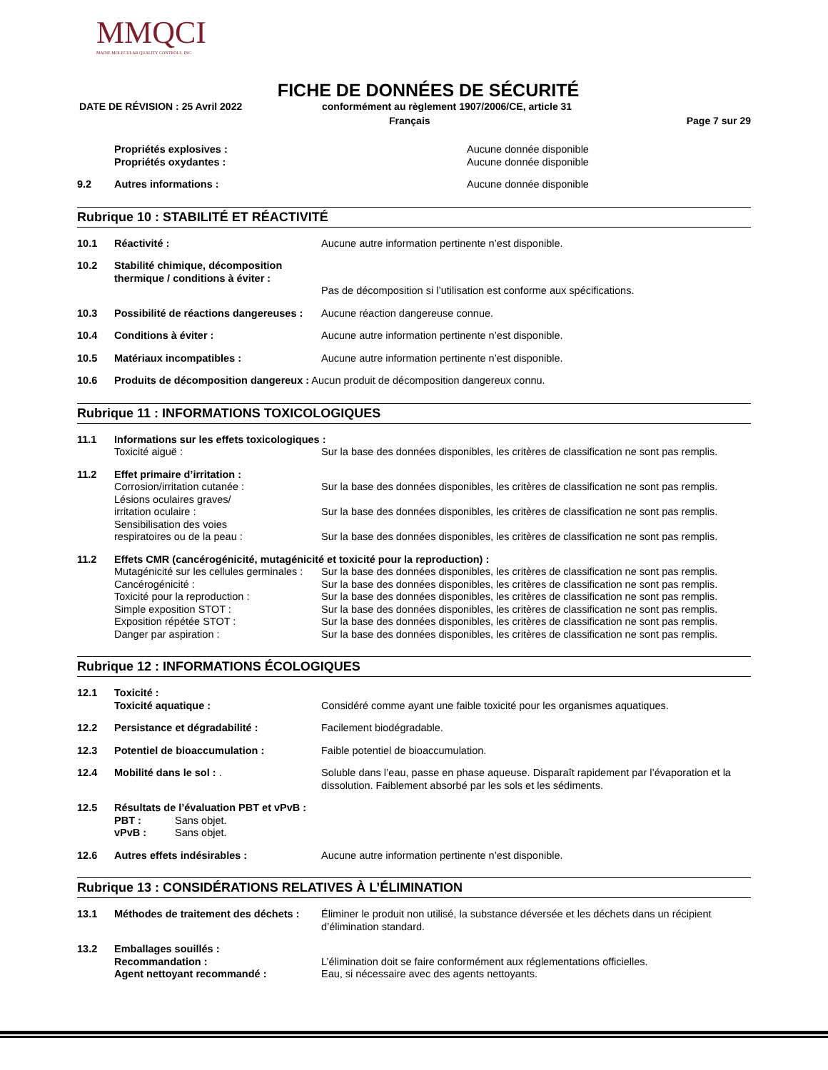MMQCI
MAINE MOLECULAR QUALITY CONTROLS, INC.
FICHE DE DONNÉES DE SÉCURITÉ
DATE DE RÉVISION : 25 Avril 2022 conformément au règlement 1907/2006/CE, article 31
Français Page 7 sur 29
Propriétés explosives :
Propriétés oxydantes :
Aucune donnée disponible
Aucune donnée disponible
9.2 Autres informations : Aucune donnée disponible
Rubrique 10 : STABILITÉ ET RÉACTIVITÉ
10.1 Réactivité : Aucune autre information pertinente n’est disponible.
10.2 Stabilité chimique, décomposition thermique / conditions à éviter :
Pas de décomposition si l’utilisation est conforme aux spécifications.
10.3 Possibilité de réactions dangereuses :
Aucune réaction dangereuse connue.
10.4 Conditions à éviter : Aucune autre information pertinente n’est disponible.
10.5 Matériaux incompatibles : Aucune autre information pertinente n’est disponible.
10.6 Produits de décomposition dangereux : Aucun produit de décomposition dangereux connu.
Rubrique 11 : INFORMATIONS TOXICOLOGIQUES
11.1 Informations sur les effets toxicologiques :
Toxicité aiguë : Sur la base des données disponibles, les critères de classification ne sont pas remplis.
11.2 Effet primaire d’irritation :
Corrosion/irritation cutanée : Sur la base des données disponibles, les critères de classification ne sont pas remplis.
Lésions oculaires graves/
irritation oculaire :
Sur la base des données disponibles, les critères de classification ne sont pas remplis.
Sensibilisation des voies
respiratoires ou de la peau :
Sur la base des données disponibles, les critères de classification ne sont pas remplis.
11.2 Effets CMR (cancérogénicité, mutagénicité et toxicité pour la reproduction) :
Mutagénicité sur les cellules germinales :
Cancérogénicité :
Toxicité pour la reproduction :
Simple exposition STOT :
Exposition répétée STOT :
Danger par aspiration :
Sur la base des données disponibles, les critères de classification ne sont pas remplis.
Sur la base des données disponibles, les critères de classification ne sont pas remplis.
Sur la base des données disponibles, les critères de classification ne sont pas remplis.
Sur la base des données disponibles, les critères de classification ne sont pas remplis.
Sur la base des données disponibles, les critères de classification ne sont pas remplis.
Sur la base des données disponibles, les critères de classification ne sont pas remplis.
Rubrique 12 : INFORMATIONS ÉCOLOGIQUES
12.1 Toxicité :
Toxicité aquatique :
Considéré comme ayant une faible toxicité pour les organismes aquatiques.
12.2 Persistance et dégradabilité : Facilement biodégradable.
12.3 Potentiel de bioaccumulation : Faible potentiel de bioaccumulation.
12.4 Mobilité dans le sol : . Soluble dans l’eau, passe en phase aqueuse. Disparaît rapidement par l’évaporation et la dissolution. Faiblement absorbé par les sols et les sédiments.
12.5 Résultats de l’évaluation PBT et vPvB :
PBT : Sans objet.
vPvB : Sans objet.
12.6 Autres effets indésirables : Aucune autre information pertinente n’est disponible.
Rubrique 13 : CONSIDÉRATIONS RELATIVES À L’ÉLIMINATION
13.1 Méthodes de traitement des déchets :
Éliminer le produit non utilisé, la substance déversée et les déchets dans un récipient d’élimination standard.
13.2 Emballages souillés :
Recommandation :
Agent nettoyant recommandé :
L’élimination doit se faire conformément aux réglementations officielles.
Eau, si nécessaire avec des agents nettoyants.